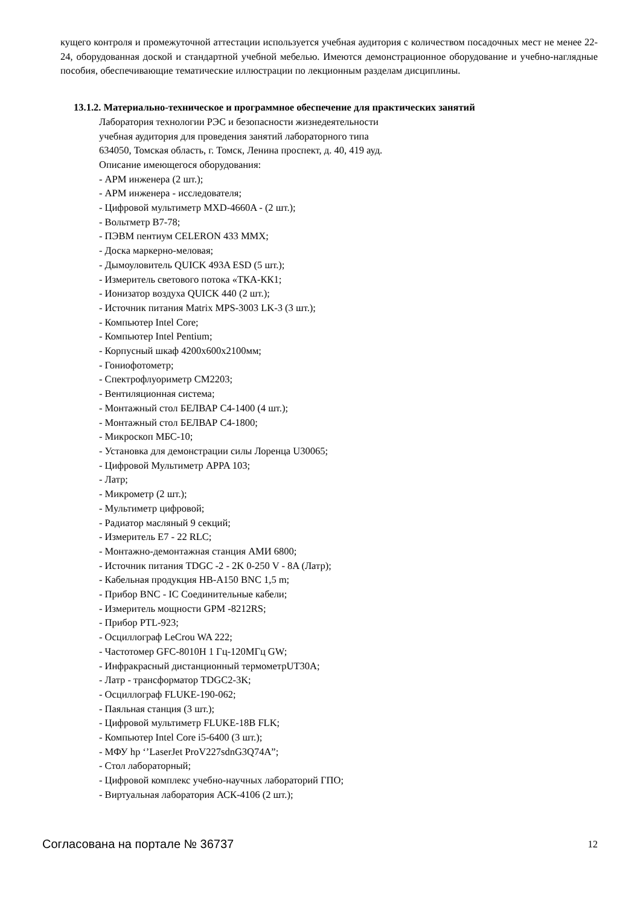кущего контроля и промежуточной аттестации используется учебная аудитория с количеством посадочных мест не менее 22-24, оборудованная доской и стандартной учебной мебелью. Имеются демонстрационное оборудование и учебно-наглядные пособия, обеспечивающие тематические иллюстрации по лекционным разделам дисциплины.
13.1.2. Материально-техническое и программное обеспечение для практических занятий
Лаборатория технологии РЭС и безопасности жизнедеятельности
учебная аудитория для проведения занятий лабораторного типа
634050, Томская область, г. Томск, Ленина проспект, д. 40, 419 ауд.
Описание имеющегося оборудования:
- АРМ инженера (2 шт.);
- АРМ инженера - исследователя;
- Цифровой мультиметр MXD-4660A - (2 шт.);
- Вольтметр В7-78;
- ПЭВМ пентиум CELERON 433 MMX;
- Доска маркерно-меловая;
- Дымоуловитель QUICK 493A ESD (5 шт.);
- Измеритель светового потока «ТКА-КК1;
- Ионизатор воздуха QUICK 440 (2 шт.);
- Источник питания Matrix MPS-3003 LK-3 (3 шт.);
- Компьютер Intel Core;
- Компьютер Intel Pentium;
- Корпусный шкаф 4200х600х2100мм;
- Гониофотометр;
- Спектрофлуориметр СМ2203;
- Вентиляционная система;
- Монтажный стол БЕЛВАР С4-1400 (4 шт.);
- Монтажный стол БЕЛВАР С4-1800;
- Микроскоп МБС-10;
- Установка для демонстрации силы Лоренца U30065;
- Цифровой Мультиметр APPA 103;
- Латр;
- Микрометр (2 шт.);
- Мультиметр цифровой;
- Радиатор масляный 9 секций;
- Измеритель Е7 - 22 RLC;
- Монтажно-демонтажная станция АМИ 6800;
- Источник питания TDGC -2 - 2K 0-250 V - 8A (Латр);
- Кабельная продукция HB-A150 BNC 1,5 m;
- Прибор BNC - IC Соединительные кабели;
- Измеритель мощности GPM -8212RS;
- Прибор PTL-923;
- Осциллограф LeCrou WA 222;
- Частотомер GFC-8010H 1 Гц-120МГц GW;
- Инфракрасный дистанционный термометрUT30A;
- Латр - трансформатор TDGC2-3K;
- Осциллограф FLUKE-190-062;
- Паяльная станция (3 шт.);
- Цифровой мультиметр FLUKE-18B FLK;
- Компьютер Intel Core i5-6400 (3 шт.);
- МФУ hp ‘’LaserJet ProV227sdnG3Q74A”;
- Стол лабораторный;
- Цифровой комплекс учебно-научных лабораторий ГПО;
- Виртуальная лаборатория АСК-4106 (2 шт.);
Согласована на портале № 36737 12